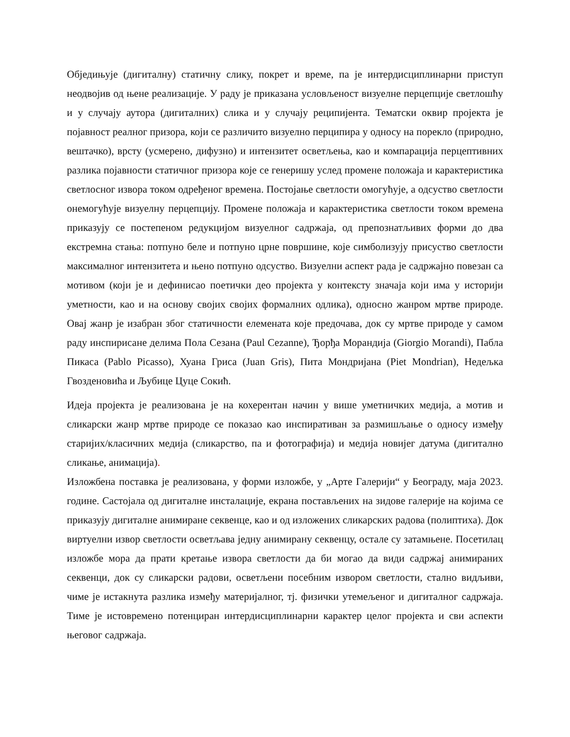Обједињује (дигиталну) статичну слику, покрет и време, па је интердисциплинарни приступ неодвојив од њене реализације. У раду је приказана условљеност визуелне перцепције светлошћу и у случају аутора (дигиталних) слика и у случају реципијента. Тематски оквир пројекта је појавност реалног призора, који се различито визуелно перципира у односу на порекло (природно, вештачко), врсту (усмерено, дифузно) и интензитет осветљења, као и компарација перцептивних разлика појавности статичног призора које се генеришу услед промене положаја и карактеристика светлосног извора током одређеног времена. Постојање светлости омогућује, а одсуство светлости онемогућује визуелну перцепцију. Промене положаја и карактеристика светлости током времена приказују се постепеном редукцијом визуелног садржаја, од препознатљивих форми до два екстремна стања: потпуно беле и потпуно црне површине, које симболизују присуство светлости максималног интензитета и њено потпуно одсуство. Визуелни аспект рада је садржајно повезан са мотивом (који је и дефинисао поетички део пројекта у контексту значаја који има у историји уметности, као и на основу својих својих формалних одлика), односно жанром мртве природе. Овај жанр је изабран због статичности елемената које предочава, док су мртве природе у самом раду инспирисане делима Пола Сезана (Paul Cezanne), Ђорђа Морандија (Giorgio Morandi), Пабла Пикаса (Pablo Picasso), Хуана Гриса (Juan Gris), Пита Мондријана (Piet Mondrian), Недељка Гвозденовића и Љубице Цуце Сокић.
Идеја пројекта је реализована је на кохерентан начин у више уметничких медија, а мотив и сликарски жанр мртве природе се показао као инспиративан за размишљање о односу између старијих/класичних медија (сликарство, па и фотографија) и медија новијег датума (дигитално сликање, анимација).
Изложбена поставка је реализована, у форми изложбе, у „Арте Галерији“ у Београду, маја 2023. године. Састојала од дигиталне инсталације, екрана постављених на зидове галерије на којима се приказују дигиталне анимиране секвенце, као и од изложених сликарских радова (полиптиха). Док виртуелни извор светлости осветљава једну анимирану секвенцу, остале су затамњене. Посетилац изложбе мора да прати кретање извора светлости да би могао да види садржај анимираних секвенци, док су сликарски радови, осветљени посебним извором светлости, стално видљиви, чиме је истакнута разлика између материјалног, тј. физички утемељеног и дигиталног садржаја. Тиме је истовремено потенциран интердисциплинарни карактер целог пројекта и сви аспекти његовог садржаја.